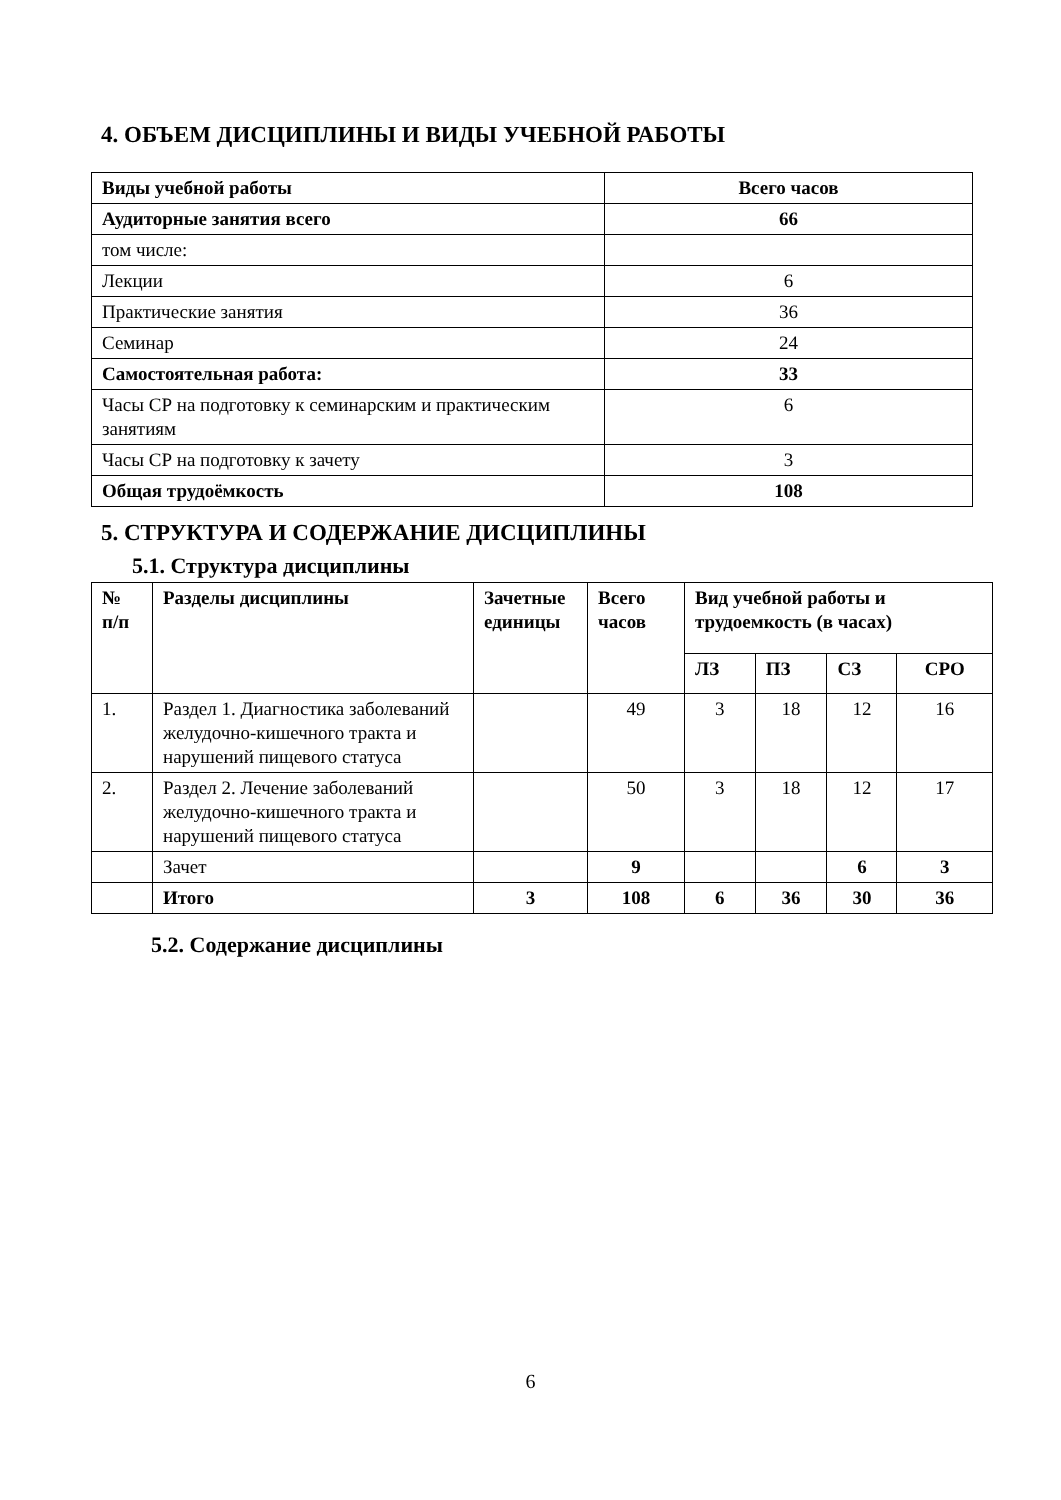4. ОБЪЕМ ДИСЦИПЛИНЫ И ВИДЫ УЧЕБНОЙ РАБОТЫ
| Виды учебной работы | Всего часов |
| --- | --- |
| Аудиторные занятия всего | 66 |
| том числе: | |
| Лекции | 6 |
| Практические занятия | 36 |
| Семинар | 24 |
| Самостоятельная работа: | 33 |
| Часы СР на подготовку к семинарским и практическим занятиям | 6 |
| Часы СР на подготовку к зачету | 3 |
| Общая трудоёмкость | 108 |
5. СТРУКТУРА И СОДЕРЖАНИЕ ДИСЦИПЛИНЫ
5.1. Структура дисциплины
| № п/п | Разделы дисциплины | Зачетные единицы | Всего часов | Вид учебной работы и трудоемкость (в часах) | | | |
| --- | --- | --- | --- | --- | --- | --- | --- |
| | | | | ЛЗ | ПЗ | СЗ | СРО |
| 1. | Раздел 1. Диагностика заболеваний желудочно-кишечного тракта и нарушений пищевого статуса | | 49 | 3 | 18 | 12 | 16 |
| 2. | Раздел 2. Лечение заболеваний желудочно-кишечного тракта и нарушений пищевого статуса | | 50 | 3 | 18 | 12 | 17 |
| | Зачет | | 9 | | | 6 | 3 |
| | Итого | 3 | 108 | 6 | 36 | 30 | 36 |
5.2. Содержание дисциплины
6